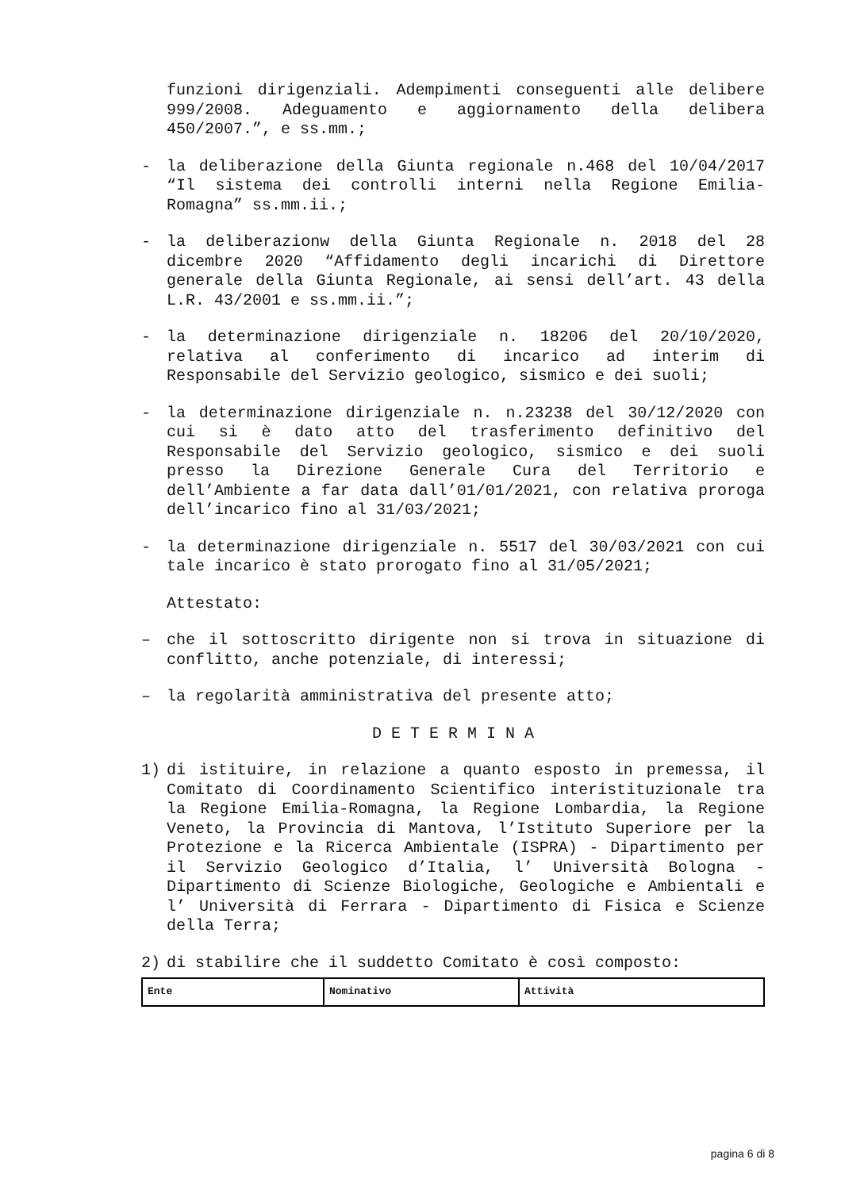funzioni dirigenziali. Adempimenti conseguenti alle delibere 999/2008. Adeguamento e aggiornamento della delibera 450/2007.”, e ss.mm.;
- la deliberazione della Giunta regionale n.468 del 10/04/2017 “Il sistema dei controlli interni nella Regione Emilia-Romagna” ss.mm.ii.;
- la deliberazionw della Giunta Regionale n. 2018 del 28 dicembre 2020 “Affidamento degli incarichi di Direttore generale della Giunta Regionale, ai sensi dell’art. 43 della L.R. 43/2001 e ss.mm.ii.”;
- la determinazione dirigenziale n. 18206 del 20/10/2020, relativa al conferimento di incarico ad interim di Responsabile del Servizio geologico, sismico e dei suoli;
- la determinazione dirigenziale n. n.23238 del 30/12/2020 con cui si è dato atto del trasferimento definitivo del Responsabile del Servizio geologico, sismico e dei suoli presso la Direzione Generale Cura del Territorio e dell’Ambiente a far data dall’01/01/2021, con relativa proroga dell’incarico fino al 31/03/2021;
- la determinazione dirigenziale n. 5517 del 30/03/2021 con cui tale incarico è stato prorogato fino al 31/05/2021;
Attestato:
– che il sottoscritto dirigente non si trova in situazione di conflitto, anche potenziale, di interessi;
– la regolarità amministrativa del presente atto;
D E T E R M I N A
1) di istituire, in relazione a quanto esposto in premessa, il Comitato di Coordinamento Scientifico interistituzionale tra la Regione Emilia-Romagna, la Regione Lombardia, la Regione Veneto, la Provincia di Mantova, l’Istituto Superiore per la Protezione e la Ricerca Ambientale (ISPRA) - Dipartimento per il Servizio Geologico d’Italia, l’ Università Bologna - Dipartimento di Scienze Biologiche, Geologiche e Ambientali e l’ Università di Ferrara - Dipartimento di Fisica e Scienze della Terra;
2) di stabilire che il suddetto Comitato è così composto:
| Ente | Nominativo | Attività |
pagina 6 di 8